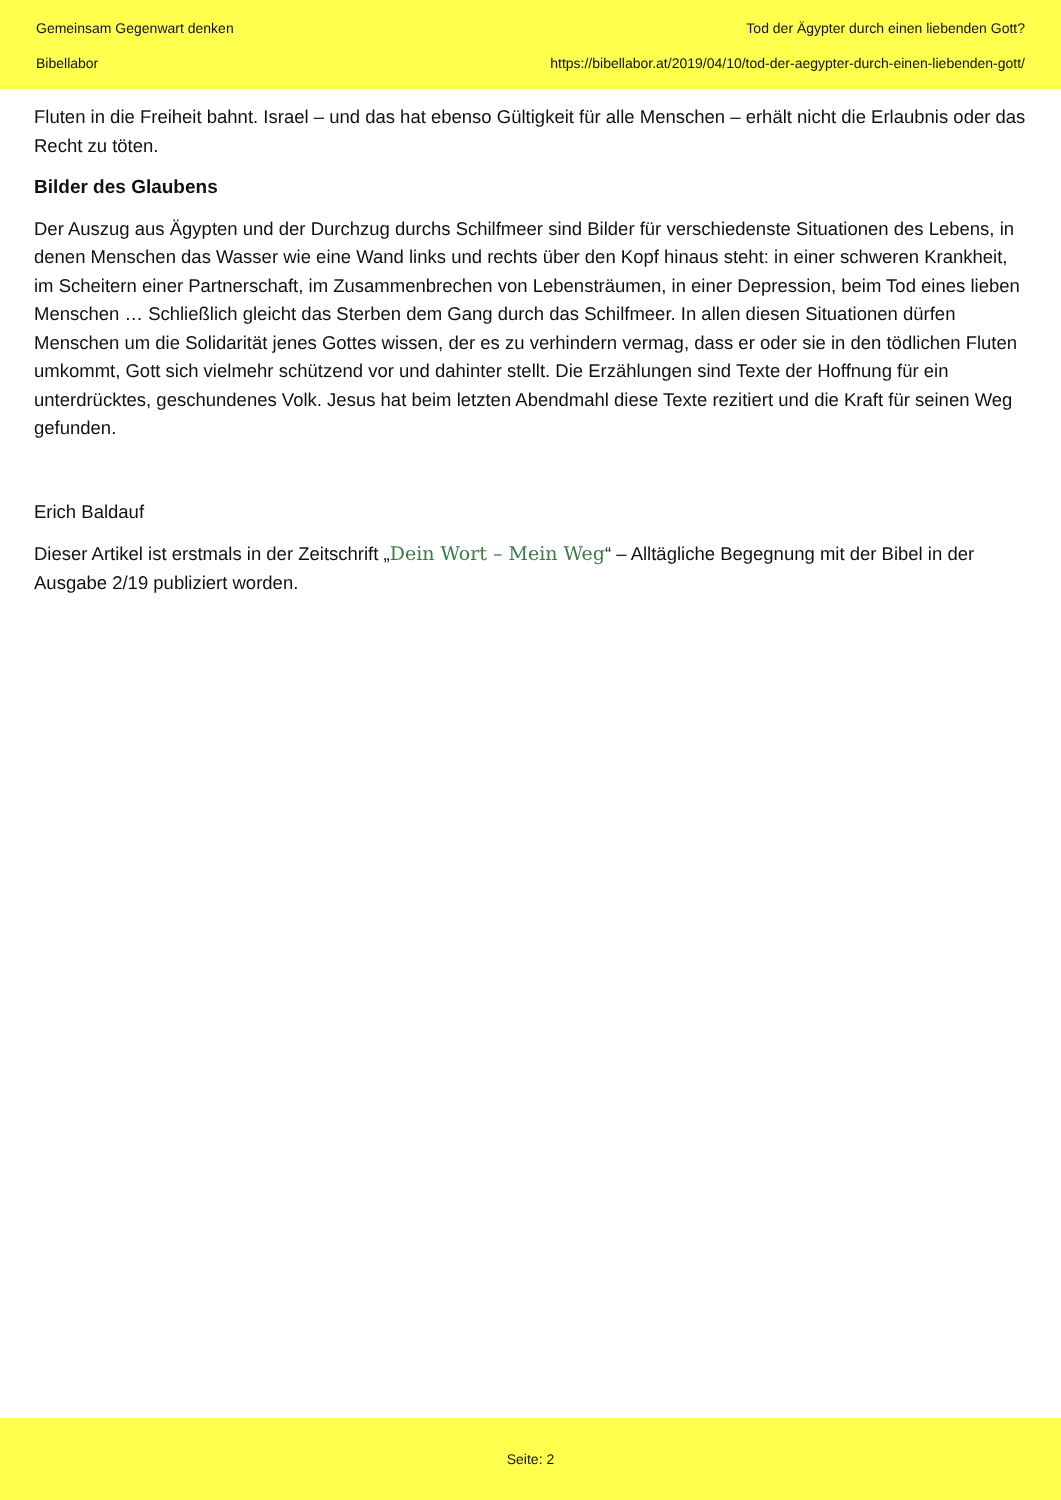Gemeinsam Gegenwart denken
Bibellabor
Tod der Ägypter durch einen liebenden Gott?
https://bibellabor.at/2019/04/10/tod-der-aegypter-durch-einen-liebenden-gott/
Fluten in die Freiheit bahnt. Israel – und das hat ebenso Gültigkeit für alle Menschen – erhält nicht die Erlaubnis oder das Recht zu töten.
Bilder des Glaubens
Der Auszug aus Ägypten und der Durchzug durchs Schilfmeer sind Bilder für verschiedenste Situationen des Lebens, in denen Menschen das Wasser wie eine Wand links und rechts über den Kopf hinaus steht: in einer schweren Krankheit, im Scheitern einer Partnerschaft, im Zusammenbrechen von Lebensträumen, in einer Depression, beim Tod eines lieben Menschen … Schließlich gleicht das Sterben dem Gang durch das Schilfmeer. In allen diesen Situationen dürfen Menschen um die Solidarität jenes Gottes wissen, der es zu verhindern vermag, dass er oder sie in den tödlichen Fluten umkommt, Gott sich vielmehr schützend vor und dahinter stellt. Die Erzählungen sind Texte der Hoffnung für ein unterdrücktes, geschundenes Volk. Jesus hat beim letzten Abendmahl diese Texte rezitiert und die Kraft für seinen Weg gefunden.
Erich Baldauf
Dieser Artikel ist erstmals in der Zeitschrift „Dein Wort – Mein Weg“ – Alltägliche Begegnung mit der Bibel in der Ausgabe 2/19 publiziert worden.
Seite: 2